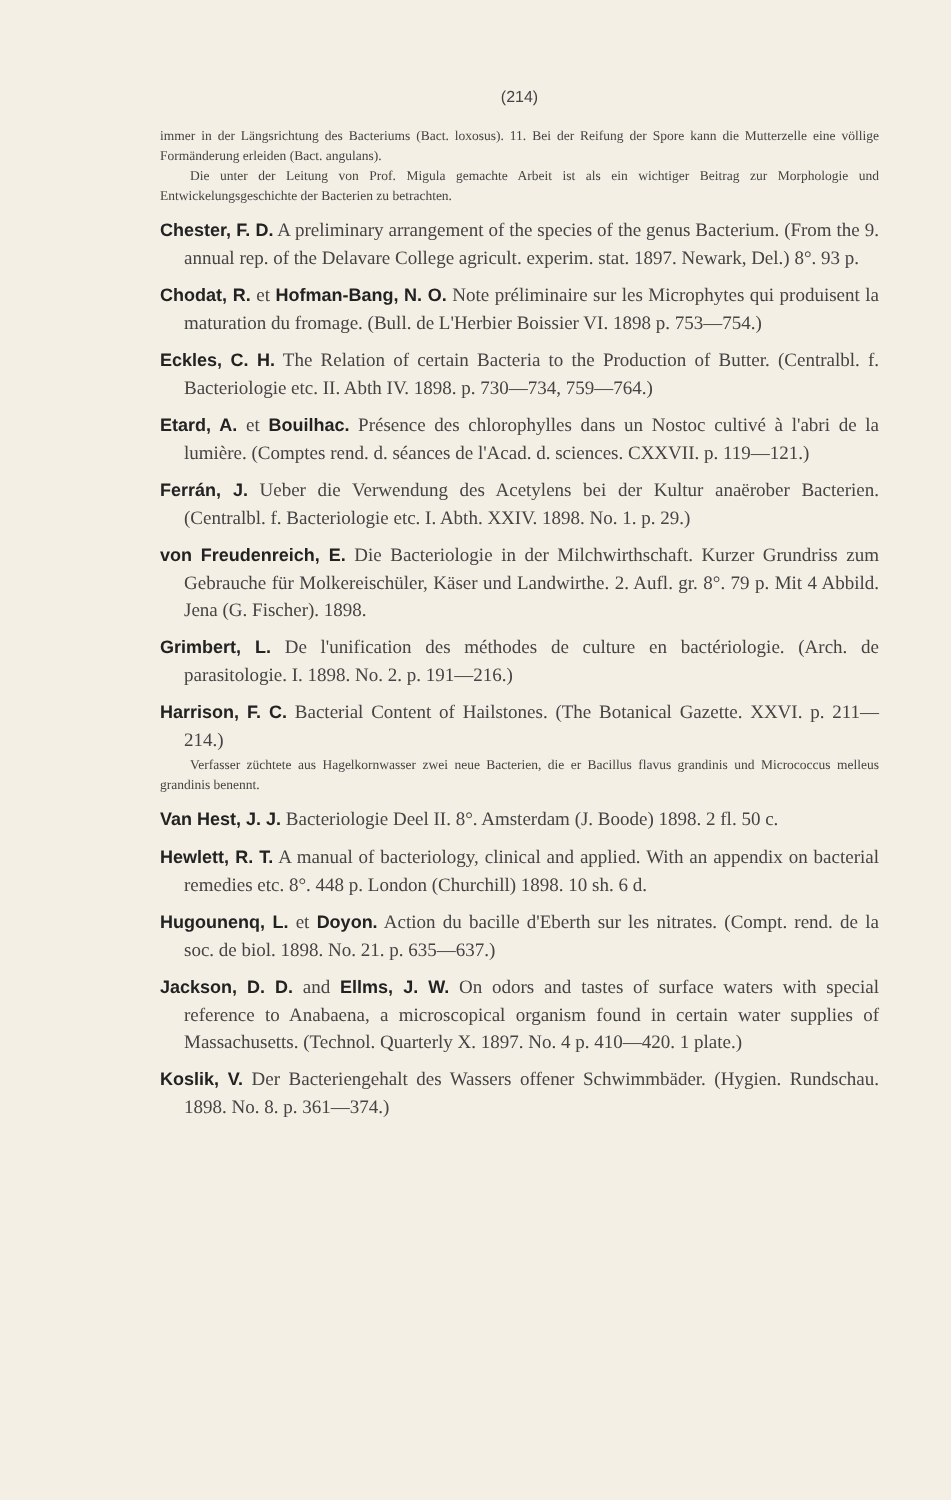(214)
immer in der Längsrichtung des Bacteriums (Bact. loxosus). 11. Bei der Reifung der Spore kann die Mutterzelle eine völlige Formänderung erleiden (Bact. angulans).
Die unter der Leitung von Prof. Migula gemachte Arbeit ist als ein wichtiger Beitrag zur Morphologie und Entwickelungsgeschichte der Bacterien zu betrachten.
Chester, F. D. A preliminary arrangement of the species of the genus Bacterium. (From the 9. annual rep. of the Delavare College agricult. experim. stat. 1897. Newark, Del.) 8°. 93 p.
Chodat, R. et Hofman-Bang, N. O. Note préliminaire sur les Microphytes qui produisent la maturation du fromage. (Bull. de L'Herbier Boissier VI. 1898 p. 753—754.)
Eckles, C. H. The Relation of certain Bacteria to the Production of Butter. (Centralbl. f. Bacteriologie etc. II. Abth IV. 1898. p. 730—734, 759—764.)
Etard, A. et Bouilhac. Présence des chlorophylles dans un Nostoc cultivé à l'abri de la lumière. (Comptes rend. d. séances de l'Acad. d. sciences. CXXVII. p. 119—121.)
Ferrán, J. Ueber die Verwendung des Acetylens bei der Kultur anaërober Bacterien. (Centralbl. f. Bacteriologie etc. I. Abth. XXIV. 1898. No. 1. p. 29.)
von Freudenreich, E. Die Bacteriologie in der Milchwirthschaft. Kurzer Grundriss zum Gebrauche für Molkereischüler, Käser und Landwirthe. 2. Aufl. gr. 8°. 79 p. Mit 4 Abbild. Jena (G. Fischer). 1898.
Grimbert, L. De l'unification des méthodes de culture en bactériologie. (Arch. de parasitologie. I. 1898. No. 2. p. 191—216.)
Harrison, F. C. Bacterial Content of Hailstones. (The Botanical Gazette. XXVI. p. 211—214.)
Verfasser züchtete aus Hagelkornwasser zwei neue Bacterien, die er Bacillus flavus grandinis und Micrococcus melleus grandinis benennt.
Van Hest, J. J. Bacteriologie Deel II. 8°. Amsterdam (J. Boode) 1898. 2 fl. 50 c.
Hewlett, R. T. A manual of bacteriology, clinical and applied. With an appendix on bacterial remedies etc. 8°. 448 p. London (Churchill) 1898. 10 sh. 6 d.
Hugounenq, L. et Doyon. Action du bacille d'Eberth sur les nitrates. (Compt. rend. de la soc. de biol. 1898. No. 21. p. 635—637.)
Jackson, D. D. and Ellms, J. W. On odors and tastes of surface waters with special reference to Anabaena, a microscopical organism found in certain water supplies of Massachusetts. (Technol. Quarterly X. 1897. No. 4 p. 410—420. 1 plate.)
Koslik, V. Der Bacteriengehalt des Wassers offener Schwimmbäder. (Hygien. Rundschau. 1898. No. 8. p. 361—374.)